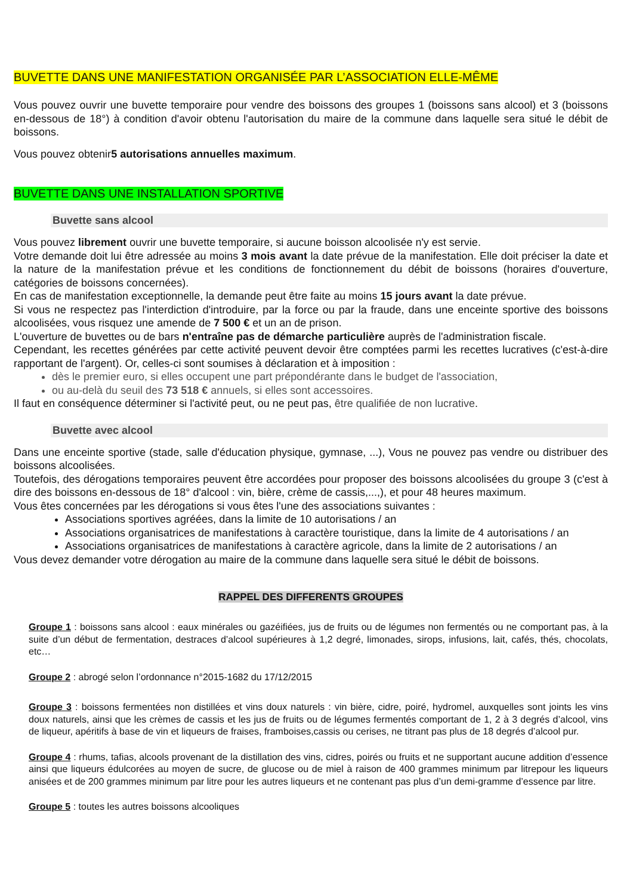BUVETTE DANS UNE MANIFESTATION ORGANISÉE PAR L’ASSOCIATION ELLE-MÊME
Vous pouvez ouvrir une buvette temporaire pour vendre des boissons des groupes 1 (boissons sans alcool) et 3 (boissons en-dessous de 18°) à condition d'avoir obtenu l'autorisation du maire de la commune dans laquelle sera situé le débit de boissons.
Vous pouvez obtenir5 autorisations annuelles maximum.
BUVETTE DANS UNE INSTALLATION SPORTIVE
Buvette sans alcool
Vous pouvez librement ouvrir une buvette temporaire, si aucune boisson alcoolisée n'y est servie.
Votre demande doit lui être adressée au moins 3 mois avant la date prévue de la manifestation. Elle doit préciser la date et la nature de la manifestation prévue et les conditions de fonctionnement du débit de boissons (horaires d'ouverture, catégories de boissons concernées).
En cas de manifestation exceptionnelle, la demande peut être faite au moins 15 jours avant la date prévue.
Si vous ne respectez pas l'interdiction d'introduire, par la force ou par la fraude, dans une enceinte sportive des boissons alcoolisées, vous risquez une amende de 7 500 € et un an de prison.
L'ouverture de buvettes ou de bars n'entraîne pas de démarche particulière auprès de l'administration fiscale.
Cependant, les recettes générées par cette activité peuvent devoir être comptées parmi les recettes lucratives (c'est-à-dire rapportant de l'argent). Or, celles-ci sont soumises à déclaration et à imposition :
dès le premier euro, si elles occupent une part prépondérante dans le budget de l'association,
ou au-delà du seuil des 73 518 € annuels, si elles sont accessoires.
Il faut en conséquence déterminer si l'activité peut, ou ne peut pas, être qualifiée de non lucrative.
Buvette avec alcool
Dans une enceinte sportive (stade, salle d'éducation physique, gymnase, ...), Vous ne pouvez pas vendre ou distribuer des boissons alcoolisées.
Toutefois, des dérogations temporaires peuvent être accordées pour proposer des boissons alcoolisées du groupe 3 (c'est à dire des boissons en-dessous de 18° d'alcool : vin, bière, crème de cassis,...,), et pour 48 heures maximum.
Vous êtes concernées par les dérogations si vous êtes l'une des associations suivantes :
Associations sportives agréées, dans la limite de 10 autorisations / an
Associations organisatrices de manifestations à caractère touristique, dans la limite de 4 autorisations / an
Associations organisatrices de manifestations à caractère agricole, dans la limite de 2 autorisations / an
Vous devez demander votre dérogation au maire de la commune dans laquelle sera situé le débit de boissons.
RAPPEL DES DIFFERENTS GROUPES
Groupe 1 : boissons sans alcool : eaux minérales ou gazéifiées, jus de fruits ou de légumes non fermentés ou ne comportant pas, à la suite d’un début de fermentation, destraces d’alcool supérieures à 1,2 degré, limonades, sirops, infusions, lait, cafés, thés, chocolats, etc…
Groupe 2 : abrogé selon l’ordonnance n°2015-1682 du 17/12/2015
Groupe 3 : boissons fermentées non distillées et vins doux naturels : vin bière, cidre, poiré, hydromel, auxquelles sont joints les vins doux naturels, ainsi que les crèmes de cassis et les jus de fruits ou de légumes fermentés comportant de 1, 2 à 3 degrés d’alcool, vins de liqueur, apéritifs à base de vin et liqueurs de fraises, framboises,cassis ou cerises, ne titrant pas plus de 18 degrés d’alcool pur.
Groupe 4 : rhums, tafias, alcools provenant de la distillation des vins, cidres, poirés ou fruits et ne supportant aucune addition d’essence ainsi que liqueurs édulcorées au moyen de sucre, de glucose ou de miel à raison de 400 grammes minimum par litrepour les liqueurs anisées et de 200 grammes minimum par litre pour les autres liqueurs et ne contenant pas plus d’un demi-gramme d’essence par litre.
Groupe 5 : toutes les autres boissons alcooliques